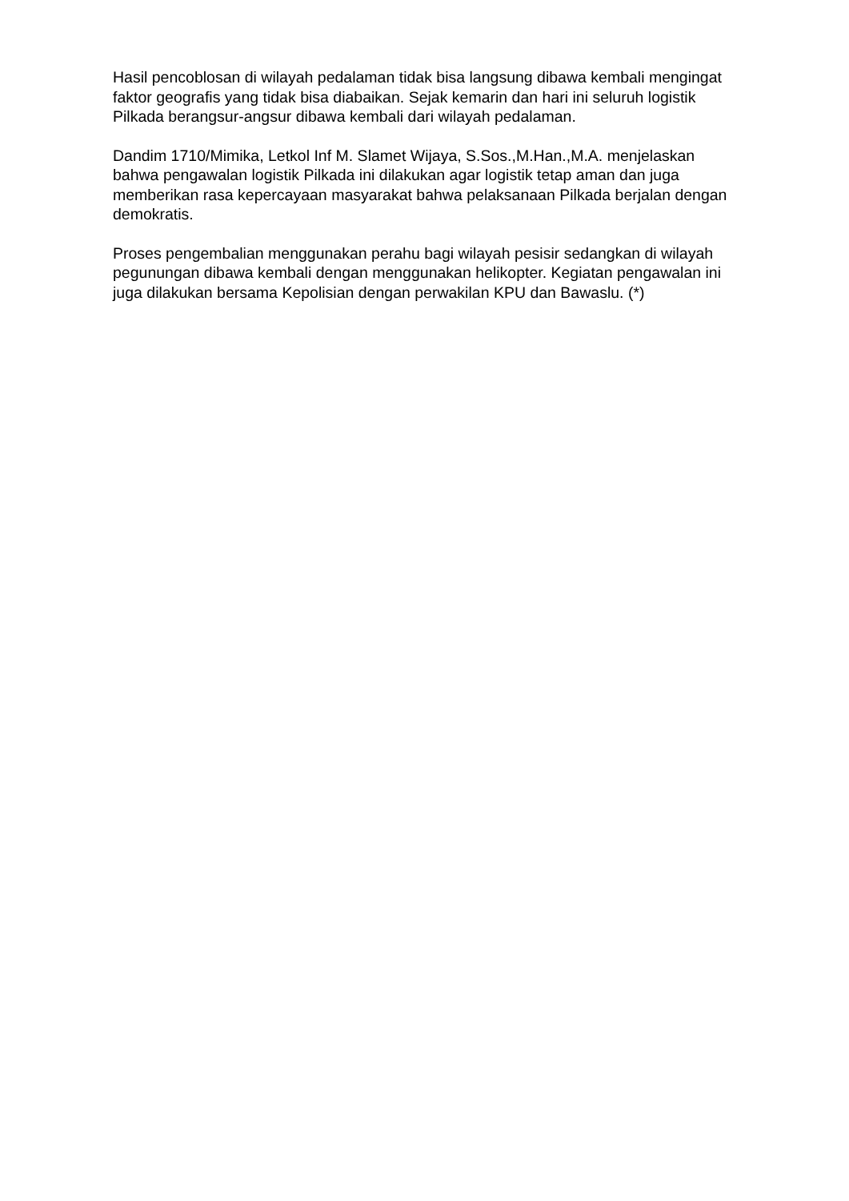Hasil pencoblosan di wilayah pedalaman tidak bisa langsung dibawa kembali mengingat faktor geografis yang tidak bisa diabaikan. Sejak kemarin dan hari ini seluruh logistik Pilkada berangsur-angsur dibawa kembali dari wilayah pedalaman.
Dandim 1710/Mimika, Letkol Inf M. Slamet Wijaya, S.Sos.,M.Han.,M.A. menjelaskan bahwa pengawalan logistik Pilkada ini dilakukan agar logistik tetap aman dan juga memberikan rasa kepercayaan masyarakat bahwa pelaksanaan Pilkada berjalan dengan demokratis.
Proses pengembalian menggunakan perahu bagi wilayah pesisir sedangkan di wilayah pegunungan dibawa kembali dengan menggunakan helikopter. Kegiatan pengawalan ini juga dilakukan bersama Kepolisian dengan perwakilan KPU dan Bawaslu. (*)